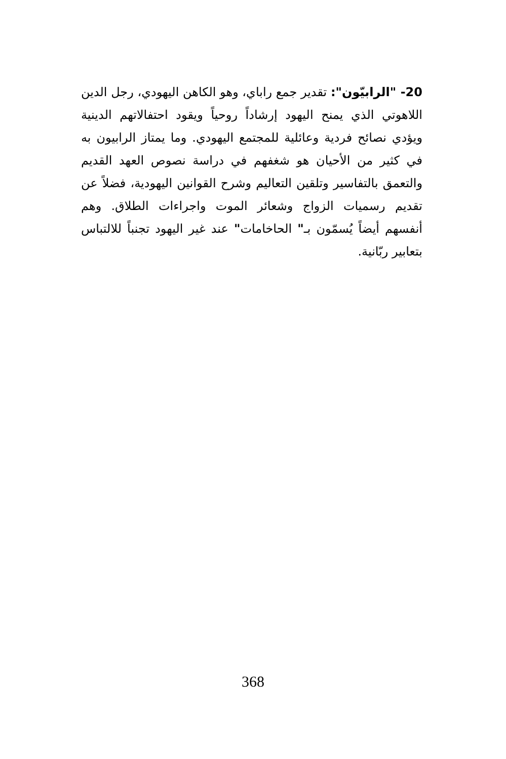20- "الرابيّون": تقدير جمع راباي، وهو الكاهن اليهودي، رجل الدين اللاهوتي الذي يمنح اليهود إرشاداً روحياً ويقود احتفالاتهم الدينية ويؤدي نصائح فردية وعائلية للمجتمع اليهودي. وما يمتاز الرابيون به في كثير من الأحيان هو شغفهم في دراسة نصوص العهد القديم والتعمق بالتفاسير وتلقين التعاليم وشرح القوانين اليهودية، فضلاً عن تقديم رسميات الزواج وشعائر الموت واجراءات الطلاق. وهم أنفسهم أيضاً يُسمّون بـ" الحاخامات" عند غير اليهود تجنباً للالتباس بتعابير ربّانية.
368